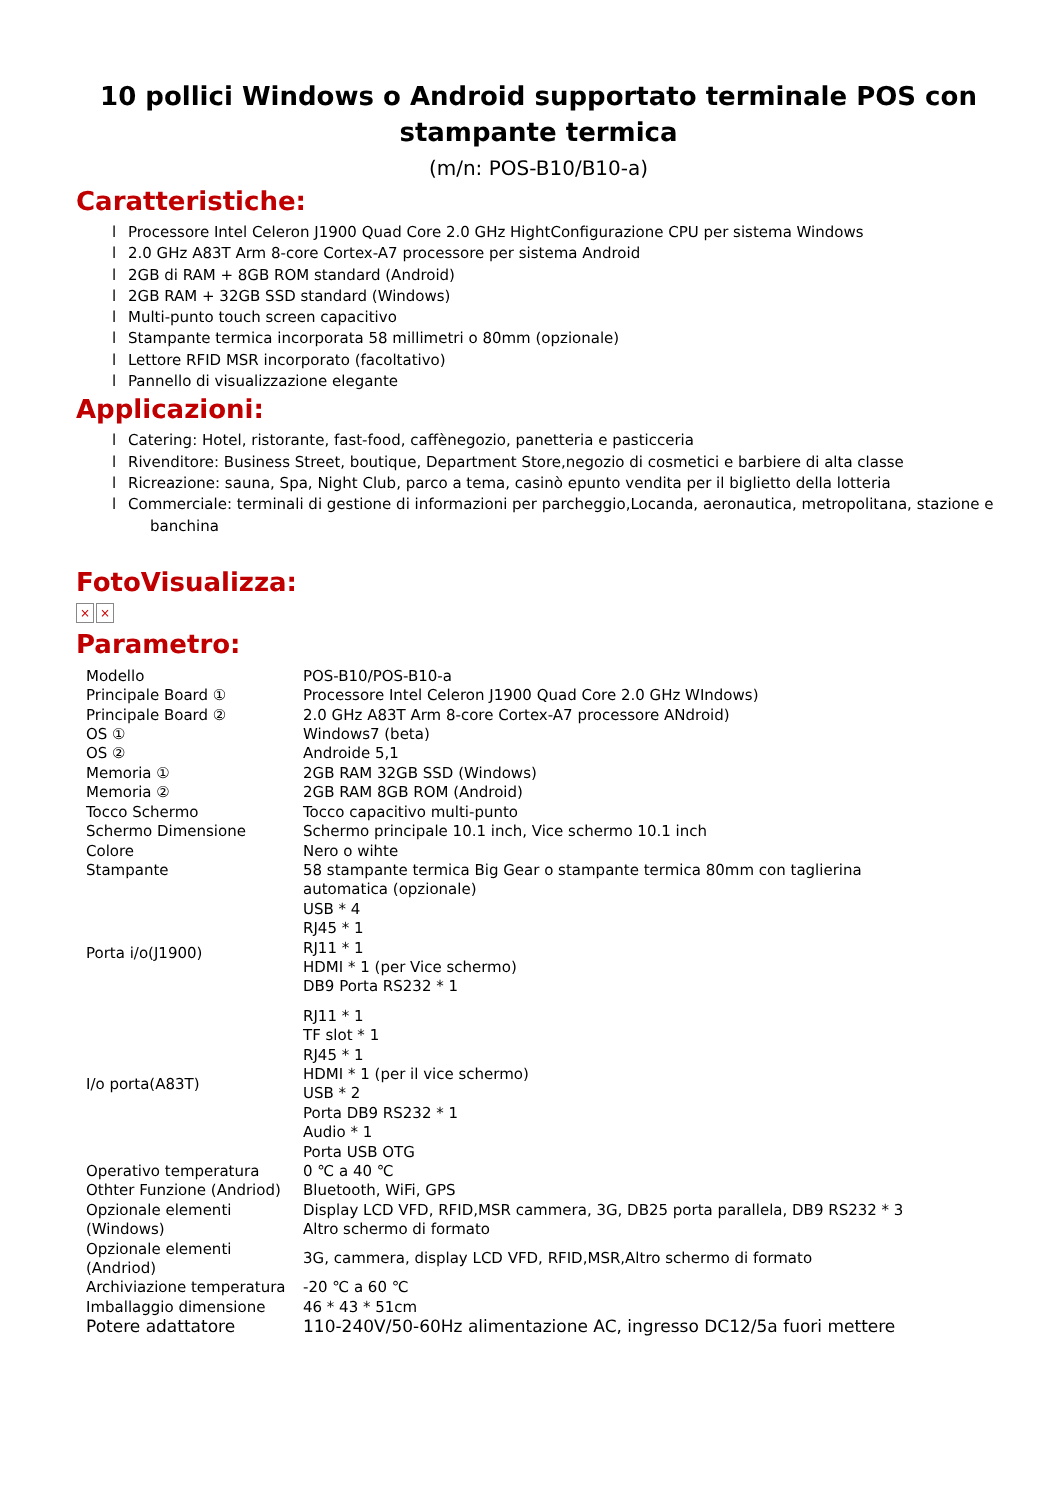10 pollici Windows o Android supportato terminale POS con stampante termica
(m/n: POS-B10/B10-a)
Caratteristiche:
l Processore Intel Celeron J1900 Quad Core 2.0 GHz HightConfigurazione CPU per sistema Windows
l 2.0 GHz A83T Arm 8-core Cortex-A7 processore per sistema Android
l 2GB di RAM + 8GB ROM standard (Android)
l 2GB RAM + 32GB SSD standard (Windows)
l Multi-punto touch screen capacitivo
l Stampante termica incorporata 58 millimetri o 80mm (opzionale)
l Lettore RFID MSR incorporato (facoltativo)
l Pannello di visualizzazione elegante
Applicazioni:
l Catering: Hotel, ristorante, fast-food, caffènegozio, panetteria e pasticceria
l Rivenditore: Business Street, boutique, Department Store,negozio di cosmetici e barbiere di alta classe
l Ricreazione: sauna, Spa, Night Club, parco a tema, casinò epunto vendita per il biglietto della lotteria
l Commerciale: terminali di gestione di informazioni per parcheggio,Locanda, aeronautica, metropolitana, stazione e
banchina
FotoVisualizza:
× ×
Parametro:
| Modello | POS-B10/POS-B10-a |
| Principale Board ① | Processore Intel Celeron J1900 Quad Core 2.0 GHz WIndows) |
| Principale Board ② | 2.0 GHz A83T Arm 8-core Cortex-A7 processore ANdroid) |
| OS ① | Windows7 (beta) |
| OS ② | Androide 5,1 |
| Memoria ① | 2GB RAM 32GB SSD (Windows) |
| Memoria ② | 2GB RAM 8GB ROM (Android) |
| Tocco Schermo | Tocco capacitivo multi-punto |
| Schermo Dimensione | Schermo principale 10.1 inch, Vice schermo 10.1 inch |
| Colore | Nero o wihte |
| Stampante | 58 stampante termica Big Gear o stampante termica 80mm con taglierina automatica (opzionale) |
| Porta i/o(J1900) | USB * 4 RJ45 * 1 RJ11 * 1 HDMI * 1 (per Vice schermo) DB9 Porta RS232 * 1 |
| I/o porta(A83T) | RJ11 * 1 TF slot * 1 RJ45 * 1 HDMI * 1 (per il vice schermo) USB * 2 Porta DB9 RS232 * 1 Audio * 1 Porta USB OTG |
| Operativo temperatura | 0 ℃ a 40 ℃ |
| Othter Funzione (Andriod) | Bluetooth, WiFi, GPS |
| Opzionale elementi (Windows) | Display LCD VFD, RFID,MSR cammera, 3G, DB25 porta parallela, DB9 RS232 * 3 Altro schermo di formato |
| Opzionale elementi (Andriod) | 3G, cammera, display LCD VFD, RFID,MSR,Altro schermo di formato |
| Archiviazione temperatura | -20 ℃ a 60 ℃ |
| Imballaggio dimensione | 46 * 43 * 51cm |
| Potere adattatore | 110-240V/50-60Hz alimentazione AC, ingresso DC12/5a fuori mettere |